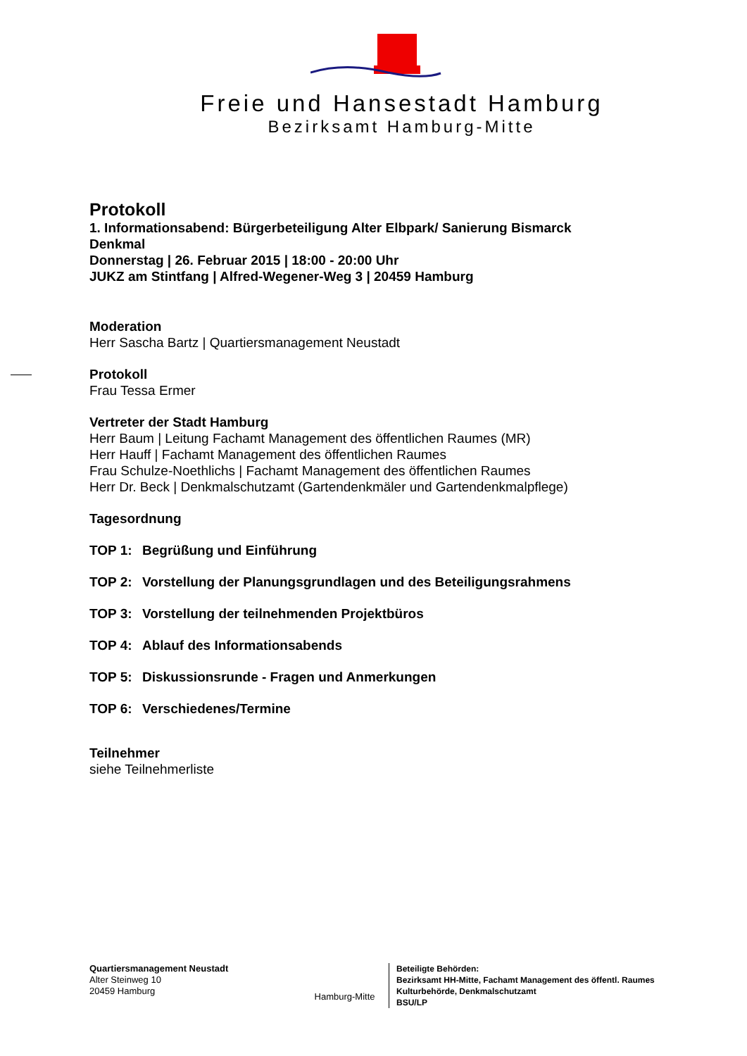Freie und Hansestadt Hamburg
Bezirksamt Hamburg-Mitte
Protokoll
1. Informationsabend: Bürgerbeteiligung Alter Elbpark/ Sanierung Bismarck
Denkmal
Donnerstag | 26. Februar 2015 | 18:00 - 20:00 Uhr
JUKZ am Stintfang | Alfred-Wegener-Weg 3 | 20459 Hamburg
Moderation
Herr Sascha Bartz | Quartiersmanagement Neustadt
Protokoll
Frau Tessa Ermer
Vertreter der Stadt Hamburg
Herr Baum | Leitung Fachamt Management des öffentlichen Raumes (MR)
Herr Hauff | Fachamt Management des öffentlichen Raumes
Frau Schulze-Noethlichs | Fachamt Management des öffentlichen Raumes
Herr Dr. Beck | Denkmalschutzamt (Gartendenkmäler und Gartendenkmalpflege)
Tagesordnung
TOP 1: Begrüßung und Einführung
TOP 2: Vorstellung der Planungsgrundlagen und des Beteiligungsrahmens
TOP 3: Vorstellung der teilnehmenden Projektbüros
TOP 4: Ablauf des Informationsabends
TOP 5: Diskussionsrunde - Fragen und Anmerkungen
TOP 6: Verschiedenes/Termine
Teilnehmer
siehe Teilnehmerliste
Quartiersmanagement Neustadt
Alter Steinweg 10
20459 Hamburg
Hamburg-Mitte
Beteiligte Behörden:
Bezirksamt HH-Mitte, Fachamt Management des öffentl. Raumes
Kulturbehörde, Denkmalschutzamt
BSU/LP